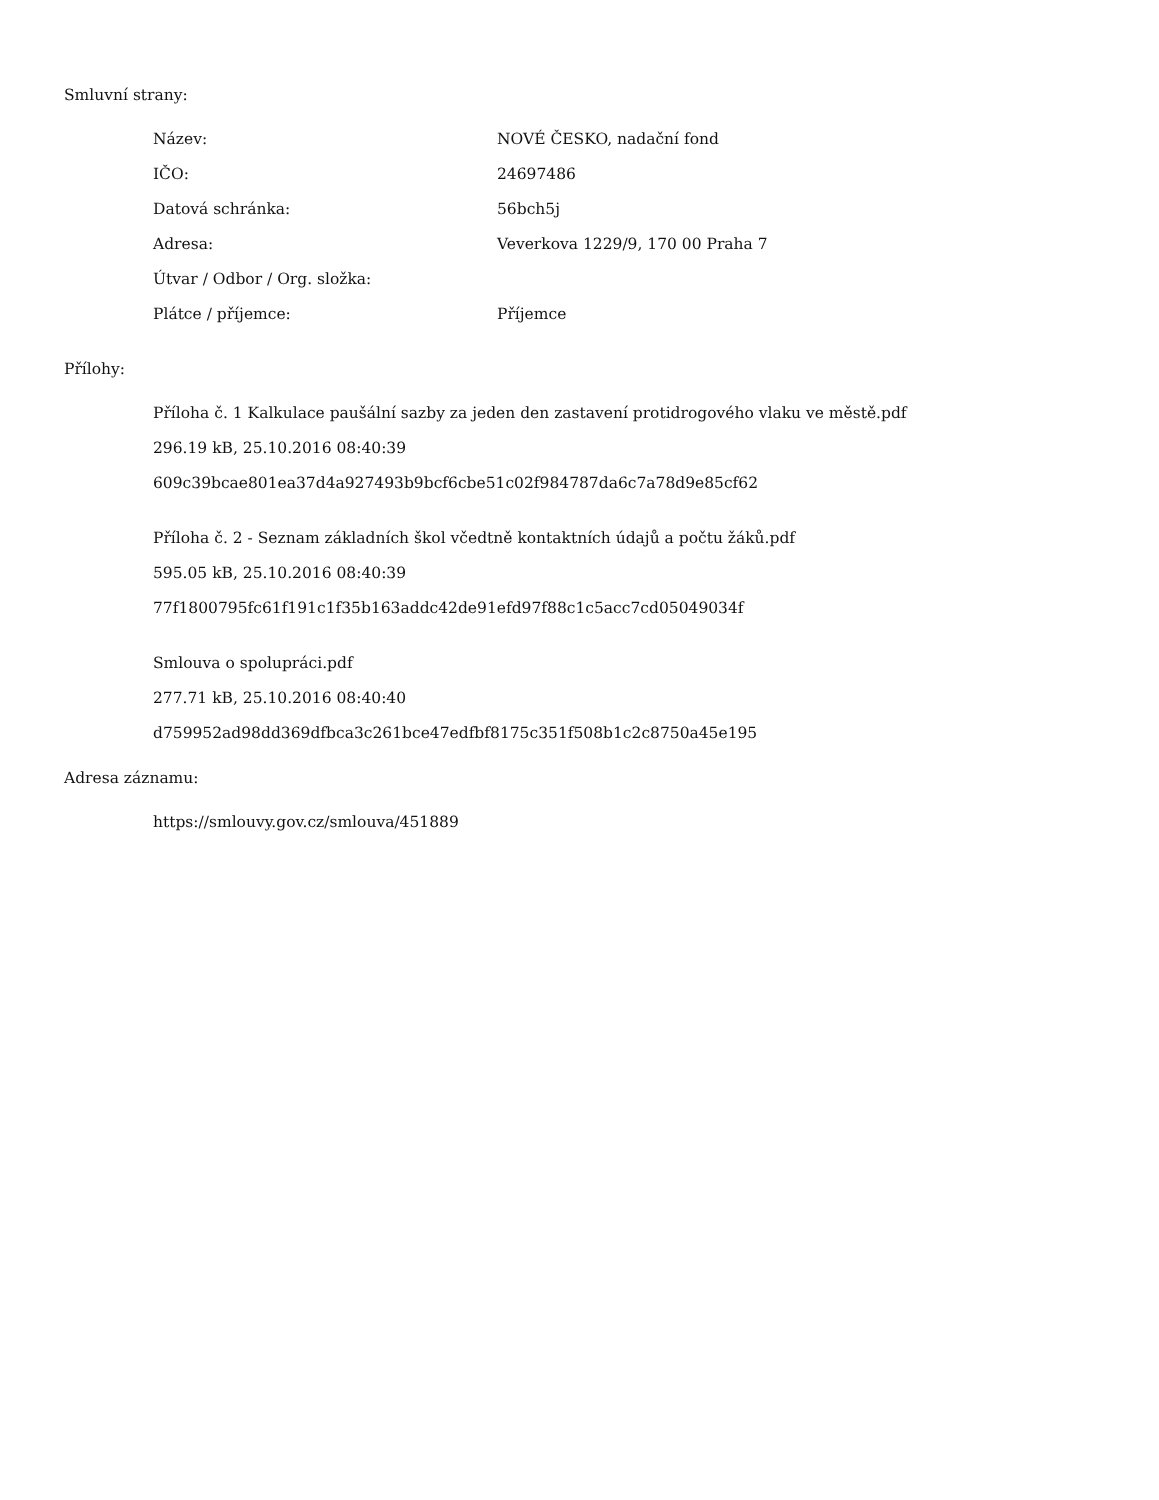Smluvní strany:
| Název: | NOVÉ ČESKO, nadační fond |
| IČO: | 24697486 |
| Datová schránka: | 56bch5j |
| Adresa: | Veverkova 1229/9, 170 00 Praha 7 |
| Útvar / Odbor / Org. složka: | |
| Plátce / příjemce: | Příjemce |
Přílohy:
Příloha č. 1 Kalkulace paušální sazby za jeden den zastavení protidrogového vlaku ve městě.pdf
296.19 kB, 25.10.2016 08:40:39
609c39bcae801ea37d4a927493b9bcf6cbe51c02f984787da6c7a78d9e85cf62
Příloha č. 2 - Seznam základních škol včedtně kontaktních údajů a počtu žáků.pdf
595.05 kB, 25.10.2016 08:40:39
77f1800795fc61f191c1f35b163addc42de91efd97f88c1c5acc7cd05049034f
Smlouva o spolupráci.pdf
277.71 kB, 25.10.2016 08:40:40
d759952ad98dd369dfbca3c261bce47edfbf8175c351f508b1c2c8750a45e195
Adresa záznamu:
https://smlouvy.gov.cz/smlouva/451889